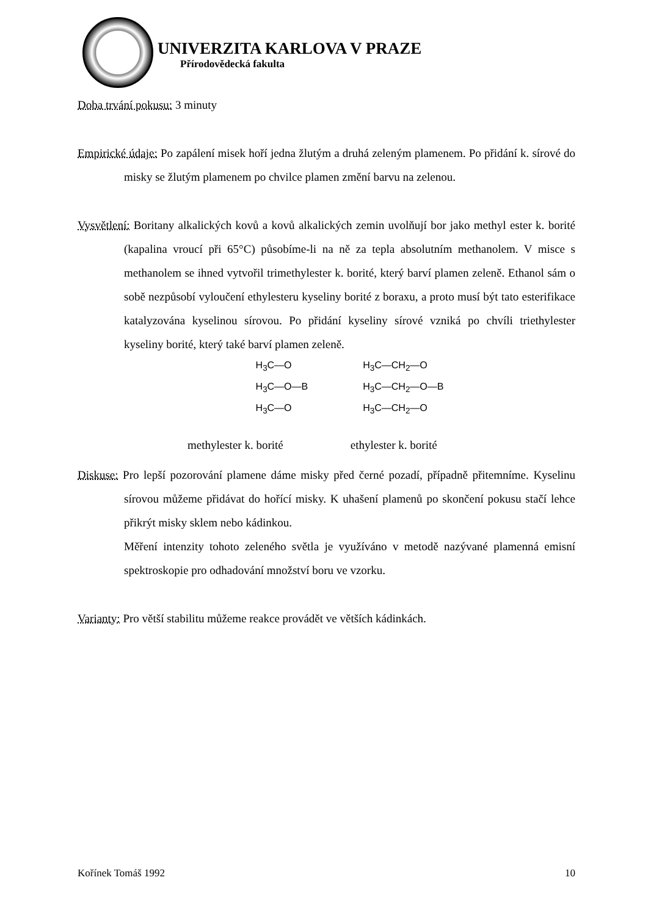UNIVERZITA KARLOVA V PRAZE
Přírodovědecká fakulta
Doba trvání pokusu: 3 minuty
Empirické údaje: Po zapálení misek hoří jedna žlutým a druhá zeleným plamenem. Po přidání k. sírové do misky se žlutým plamenem po chvilce plamen změní barvu na zelenou.
Vysvětlení: Boritany alkalických kovů a kovů alkalických zemin uvolňují bor jako methyl ester k. borité (kapalina vroucí při 65°C) působíme-li na ně za tepla absolutním methanolem. V misce s methanolem se ihned vytvořil trimethylester k. borité, který barví plamen zeleně. Ethanol sám o sobě nezpůsobí vyloučení ethylesteru kyseliny borité z boraxu, a proto musí být tato esterifikace katalyzována kyselinou sírovou. Po přidání kyseliny sírové vzniká po chvíli triethylester kyseliny borité, který také barví plamen zeleně.
H<sub>3</sub>C—O
H<sub>3</sub>C—O—B
H<sub>3</sub>C—O
H<sub>3</sub>C—CH<sub>2</sub>—O
H<sub>3</sub>C—CH<sub>2</sub>—O—B
H<sub>3</sub>C—CH<sub>2</sub>—O
methylester k. borité ethylester k. borité
Diskuse: Pro lepší pozorování plamene dáme misky před černé pozadí, případně přitemníme. Kyselinu sírovou můžeme přidávat do hořící misky. K uhašení plamenů po skončení pokusu stačí lehce přikrýt misky sklem nebo kádinkou.
Měření intenzity tohoto zeleného světla je využíváno v metodě nazývané plamenná emisní spektroskopie pro odhadování množství boru ve vzorku.
Varianty: Pro větší stabilitu můžeme reakce provádět ve větších kádinkách.
Kořínek Tomáš 1992 10